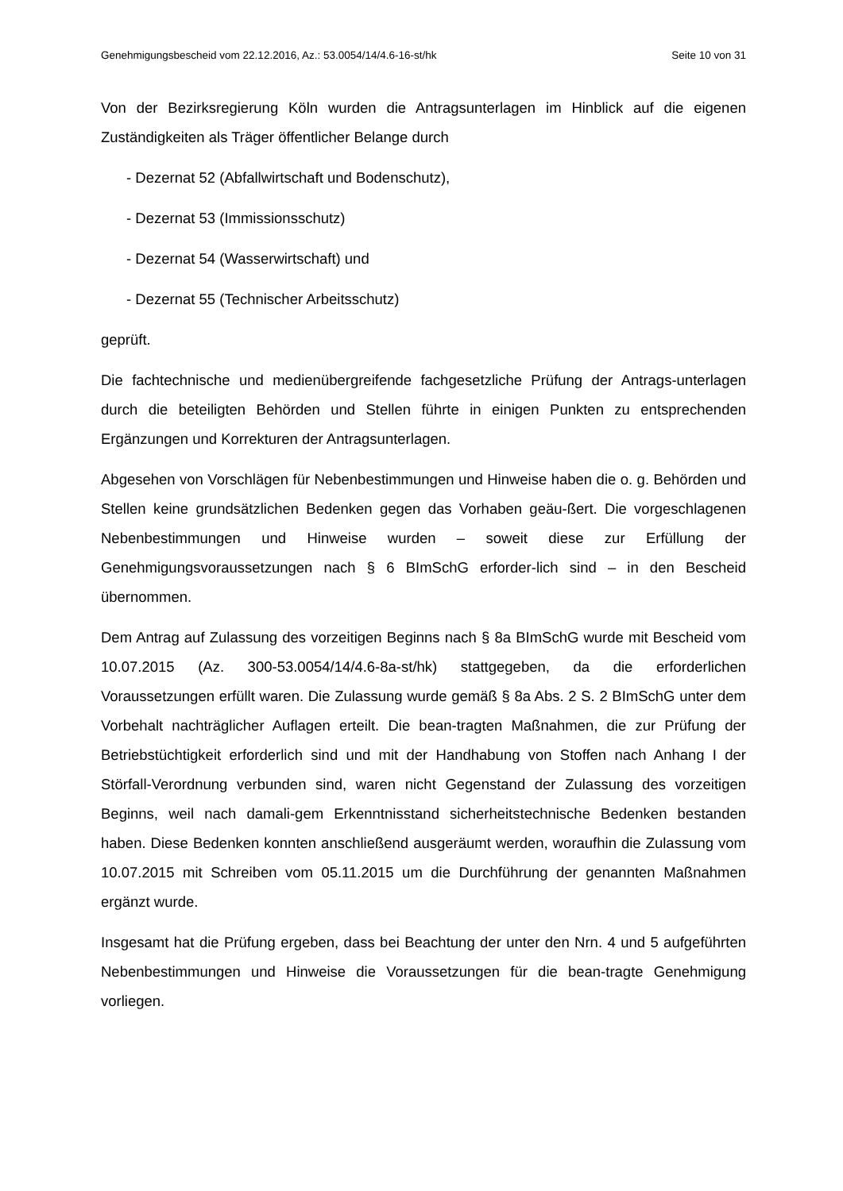Genehmigungsbescheid vom 22.12.2016, Az.: 53.0054/14/4.6-16-st/hk Seite 10 von 31
Von der Bezirksregierung Köln wurden die Antragsunterlagen im Hinblick auf die eigenen Zuständigkeiten als Träger öffentlicher Belange durch
- Dezernat 52 (Abfallwirtschaft und Bodenschutz),
- Dezernat 53 (Immissionsschutz)
- Dezernat 54 (Wasserwirtschaft) und
- Dezernat 55 (Technischer Arbeitsschutz)
geprüft.
Die fachtechnische und medienübergreifende fachgesetzliche Prüfung der Antrags-unterlagen durch die beteiligten Behörden und Stellen führte in einigen Punkten zu entsprechenden Ergänzungen und Korrekturen der Antragsunterlagen.
Abgesehen von Vorschlägen für Nebenbestimmungen und Hinweise haben die o. g. Behörden und Stellen keine grundsätzlichen Bedenken gegen das Vorhaben geäu-ßert. Die vorgeschlagenen Nebenbestimmungen und Hinweise wurden – soweit diese zur Erfüllung der Genehmigungsvoraussetzungen nach § 6 BImSchG erforder-lich sind – in den Bescheid übernommen.
Dem Antrag auf Zulassung des vorzeitigen Beginns nach § 8a BImSchG wurde mit Bescheid vom 10.07.2015 (Az. 300-53.0054/14/4.6-8a-st/hk) stattgegeben, da die erforderlichen Voraussetzungen erfüllt waren. Die Zulassung wurde gemäß § 8a Abs. 2 S. 2 BImSchG unter dem Vorbehalt nachträglicher Auflagen erteilt. Die bean-tragten Maßnahmen, die zur Prüfung der Betriebstüchtigkeit erforderlich sind und mit der Handhabung von Stoffen nach Anhang I der Störfall-Verordnung verbunden sind, waren nicht Gegenstand der Zulassung des vorzeitigen Beginns, weil nach damali-gem Erkenntnisstand sicherheitstechnische Bedenken bestanden haben. Diese Bedenken konnten anschließend ausgeräumt werden, woraufhin die Zulassung vom 10.07.2015 mit Schreiben vom 05.11.2015 um die Durchführung der genannten Maßnahmen ergänzt wurde.
Insgesamt hat die Prüfung ergeben, dass bei Beachtung der unter den Nrn. 4 und 5 aufgeführten Nebenbestimmungen und Hinweise die Voraussetzungen für die bean-tragte Genehmigung vorliegen.